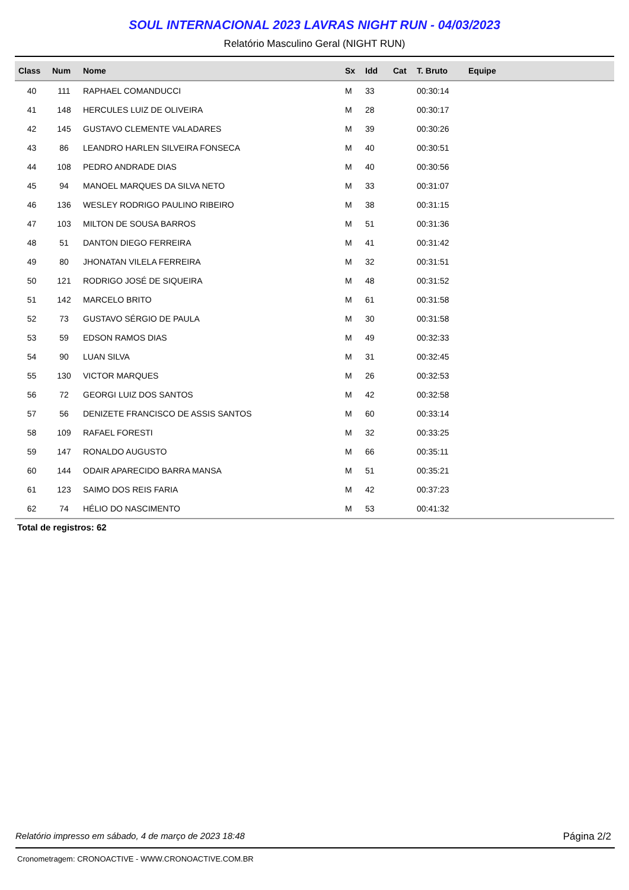SOUL INTERNACIONAL 2023 LAVRAS NIGHT RUN - 04/03/2023
Relatório Masculino Geral (NIGHT RUN)
| Class | Num | Nome | Sx | Idd | Cat | T. Bruto | Equipe |
| --- | --- | --- | --- | --- | --- | --- | --- |
| 40 | 111 | RAPHAEL COMANDUCCI | M | 33 | | 00:30:14 | |
| 41 | 148 | HERCULES LUIZ DE OLIVEIRA | M | 28 | | 00:30:17 | |
| 42 | 145 | GUSTAVO CLEMENTE VALADARES | M | 39 | | 00:30:26 | |
| 43 | 86 | LEANDRO HARLEN SILVEIRA FONSECA | M | 40 | | 00:30:51 | |
| 44 | 108 | PEDRO ANDRADE DIAS | M | 40 | | 00:30:56 | |
| 45 | 94 | MANOEL MARQUES DA SILVA NETO | M | 33 | | 00:31:07 | |
| 46 | 136 | WESLEY RODRIGO PAULINO RIBEIRO | M | 38 | | 00:31:15 | |
| 47 | 103 | MILTON DE SOUSA BARROS | M | 51 | | 00:31:36 | |
| 48 | 51 | DANTON DIEGO FERREIRA | M | 41 | | 00:31:42 | |
| 49 | 80 | JHONATAN VILELA FERREIRA | M | 32 | | 00:31:51 | |
| 50 | 121 | RODRIGO JOSÉ DE SIQUEIRA | M | 48 | | 00:31:52 | |
| 51 | 142 | MARCELO BRITO | M | 61 | | 00:31:58 | |
| 52 | 73 | GUSTAVO SÉRGIO DE PAULA | M | 30 | | 00:31:58 | |
| 53 | 59 | EDSON RAMOS DIAS | M | 49 | | 00:32:33 | |
| 54 | 90 | LUAN SILVA | M | 31 | | 00:32:45 | |
| 55 | 130 | VICTOR MARQUES | M | 26 | | 00:32:53 | |
| 56 | 72 | GEORGI LUIZ DOS SANTOS | M | 42 | | 00:32:58 | |
| 57 | 56 | DENIZETE FRANCISCO DE ASSIS SANTOS | M | 60 | | 00:33:14 | |
| 58 | 109 | RAFAEL FORESTI | M | 32 | | 00:33:25 | |
| 59 | 147 | RONALDO AUGUSTO | M | 66 | | 00:35:11 | |
| 60 | 144 | ODAIR APARECIDO BARRA MANSA | M | 51 | | 00:35:21 | |
| 61 | 123 | SAIMO DOS REIS FARIA | M | 42 | | 00:37:23 | |
| 62 | 74 | HÉLIO DO NASCIMENTO | M | 53 | | 00:41:32 | |
Total de registros: 62
Relatório impresso em sábado, 4 de março de 2023 18:48 Página 2/2
Cronometragem: CRONOACTIVE - WWW.CRONOACTIVE.COM.BR